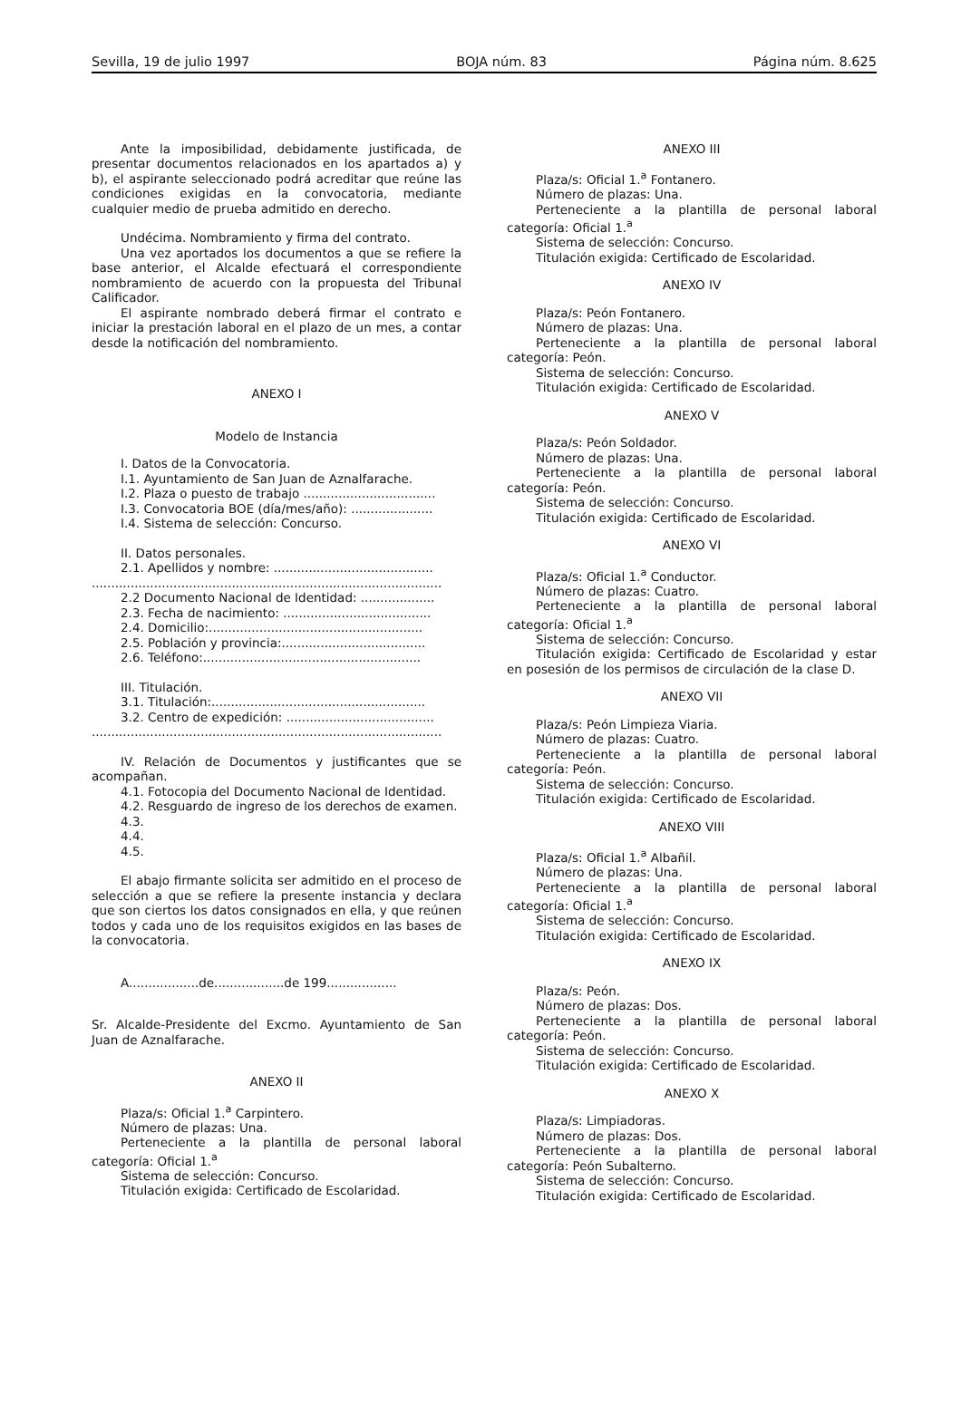Sevilla, 19 de julio 1997 BOJA núm. 83 Página núm. 8.625
Ante la imposibilidad, debidamente justificada, de presentar documentos relacionados en los apartados a) y b), el aspirante seleccionado podrá acreditar que reúne las condiciones exigidas en la convocatoria, mediante cualquier medio de prueba admitido en derecho.
Undécima. Nombramiento y firma del contrato.
Una vez aportados los documentos a que se refiere la base anterior, el Alcalde efectuará el correspondiente nombramiento de acuerdo con la propuesta del Tribunal Calificador.
El aspirante nombrado deberá firmar el contrato e iniciar la prestación laboral en el plazo de un mes, a contar desde la notificación del nombramiento.
ANEXO I
Modelo de Instancia
I. Datos de la Convocatoria.
I.1. Ayuntamiento de San Juan de Aznalfarache.
I.2. Plaza o puesto de trabajo ..................................
I.3. Convocatoria BOE (día/mes/año): .....................
I.4. Sistema de selección: Concurso.
II. Datos personales.
2.1. Apellidos y nombre: .........................................
..........................................................................................
2.2 Documento Nacional de Identidad: ...................
2.3. Fecha de nacimiento: ......................................
2.4. Domicilio:.......................................................
2.5. Población y provincia:.....................................
2.6. Teléfono:........................................................
III. Titulación.
3.1. Titulación:.......................................................
3.2. Centro de expedición: ......................................
..........................................................................................
IV. Relación de Documentos y justificantes que se acompañan.
4.1. Fotocopia del Documento Nacional de Identidad.
4.2. Resguardo de ingreso de los derechos de examen.
4.3.
4.4.
4.5.
El abajo firmante solicita ser admitido en el proceso de selección a que se refiere la presente instancia y declara que son ciertos los datos consignados en ella, y que reúnen todos y cada uno de los requisitos exigidos en las bases de la convocatoria.
A..................de..................de 199..................
Sr. Alcalde-Presidente del Excmo. Ayuntamiento de San Juan de Aznalfarache.
ANEXO II
Plaza/s: Oficial 1.<sup>a</sup> Carpintero.
Número de plazas: Una.
Perteneciente a la plantilla de personal laboral categoría: Oficial 1.<sup>a</sup>
Sistema de selección: Concurso.
Titulación exigida: Certificado de Escolaridad.
ANEXO III
Plaza/s: Oficial 1.<sup>a</sup> Fontanero.
Número de plazas: Una.
Perteneciente a la plantilla de personal laboral categoría: Oficial 1.<sup>a</sup>
Sistema de selección: Concurso.
Titulación exigida: Certificado de Escolaridad.
ANEXO IV
Plaza/s: Peón Fontanero.
Número de plazas: Una.
Perteneciente a la plantilla de personal laboral categoría: Peón.
Sistema de selección: Concurso.
Titulación exigida: Certificado de Escolaridad.
ANEXO V
Plaza/s: Peón Soldador.
Número de plazas: Una.
Perteneciente a la plantilla de personal laboral categoría: Peón.
Sistema de selección: Concurso.
Titulación exigida: Certificado de Escolaridad.
ANEXO VI
Plaza/s: Oficial 1.<sup>a</sup> Conductor.
Número de plazas: Cuatro.
Perteneciente a la plantilla de personal laboral categoría: Oficial 1.<sup>a</sup>
Sistema de selección: Concurso.
Titulación exigida: Certificado de Escolaridad y estar en posesión de los permisos de circulación de la clase D.
ANEXO VII
Plaza/s: Peón Limpieza Viaria.
Número de plazas: Cuatro.
Perteneciente a la plantilla de personal laboral categoría: Peón.
Sistema de selección: Concurso.
Titulación exigida: Certificado de Escolaridad.
ANEXO VIII
Plaza/s: Oficial 1.<sup>a</sup> Albañil.
Número de plazas: Una.
Perteneciente a la plantilla de personal laboral categoría: Oficial 1.<sup>a</sup>
Sistema de selección: Concurso.
Titulación exigida: Certificado de Escolaridad.
ANEXO IX
Plaza/s: Peón.
Número de plazas: Dos.
Perteneciente a la plantilla de personal laboral categoría: Peón.
Sistema de selección: Concurso.
Titulación exigida: Certificado de Escolaridad.
ANEXO X
Plaza/s: Limpiadoras.
Número de plazas: Dos.
Perteneciente a la plantilla de personal laboral categoría: Peón Subalterno.
Sistema de selección: Concurso.
Titulación exigida: Certificado de Escolaridad.